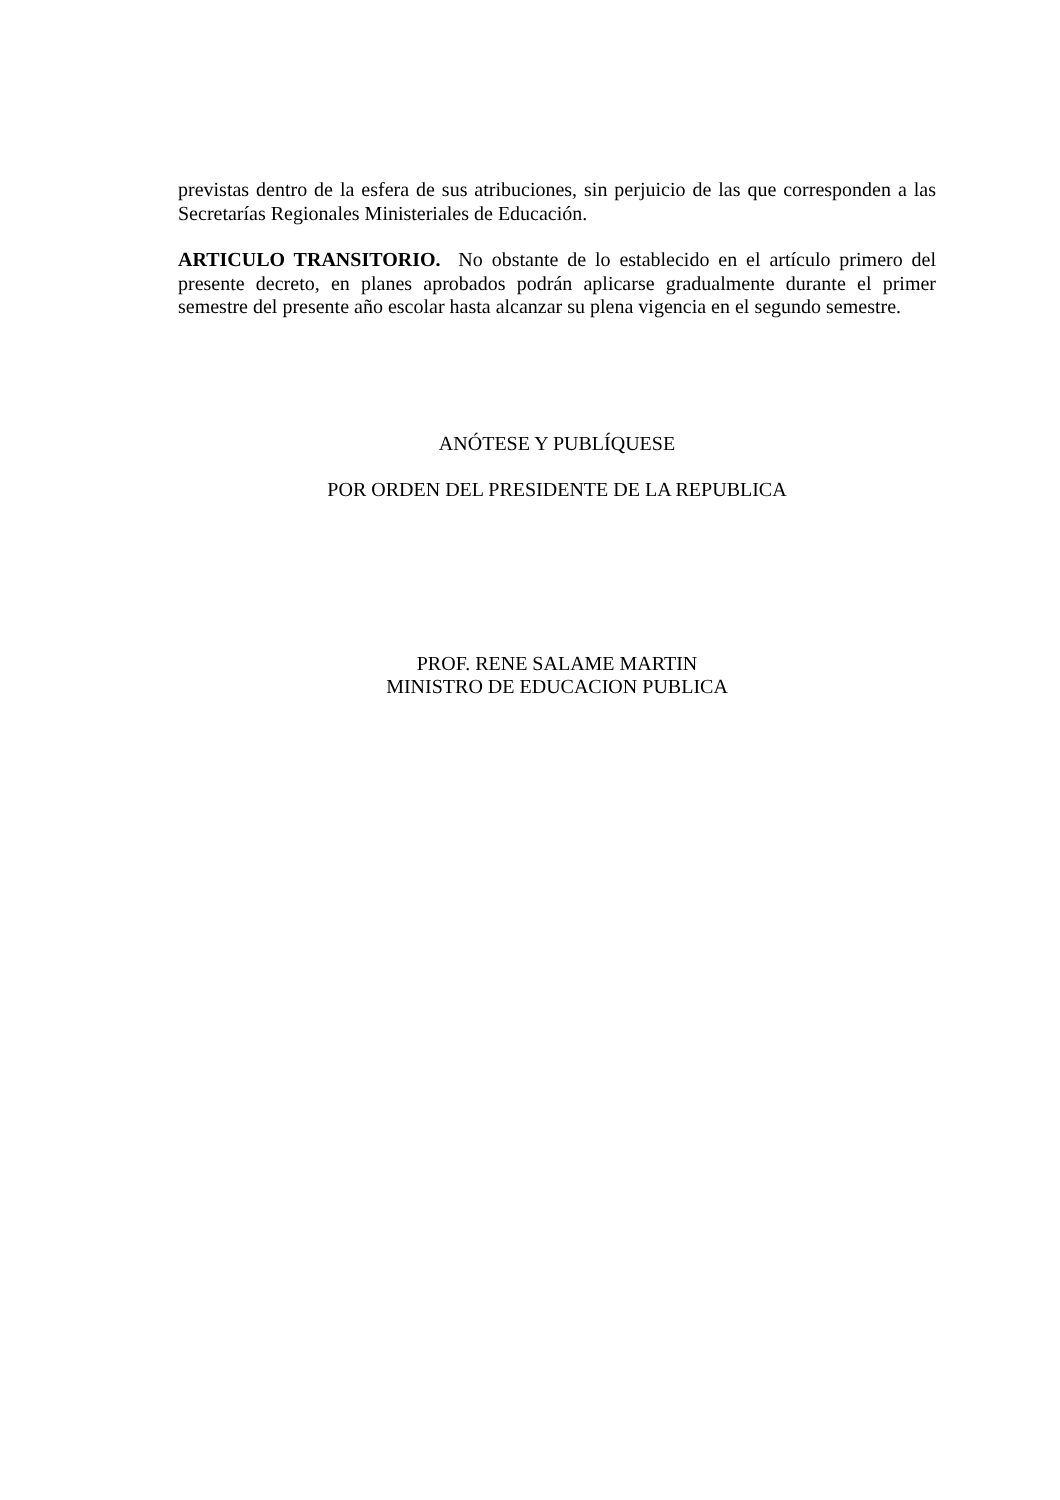previstas dentro de la esfera de sus atribuciones, sin perjuicio de las que corresponden a las Secretarías Regionales Ministeriales de Educación.
ARTICULO TRANSITORIO. No obstante de lo establecido en el artículo primero del presente decreto, en planes aprobados podrán aplicarse gradualmente durante el primer semestre del presente año escolar hasta alcanzar su plena vigencia en el segundo semestre.
ANÓTESE Y PUBLÍQUESE
POR ORDEN DEL PRESIDENTE DE LA REPUBLICA
PROF. RENE SALAME MARTIN
MINISTRO DE EDUCACION PUBLICA